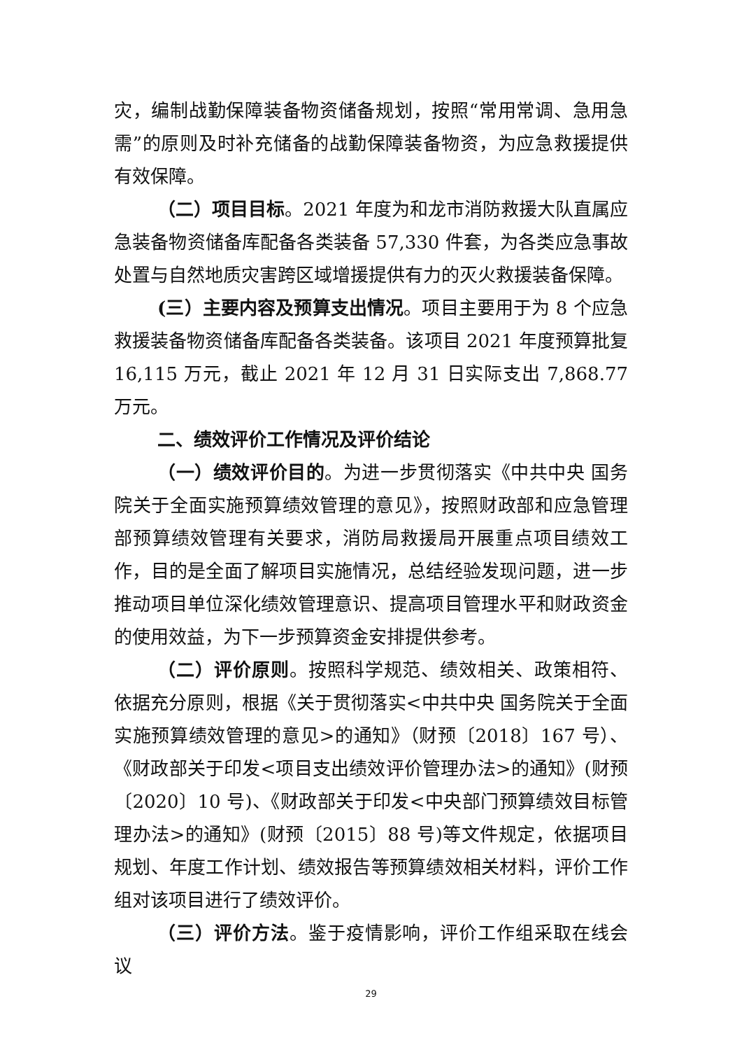灾，编制战勤保障装备物资储备规划，按照“常用常调、急用急需”的原则及时补充储备的战勤保障装备物资，为应急救援提供有效保障。
（二）项目目标。2021 年度为和龙市消防救援大队直属应急装备物资储备库配备各类装备 57,330 件套，为各类应急事故处置与自然地质灾害跨区域增援提供有力的灭火救援装备保障。
(三）主要内容及预算支出情况。项目主要用于为 8 个应急救援装备物资储备库配备各类装备。该项目 2021 年度预算批复 16,115 万元，截止 2021 年 12 月 31 日实际支出 7,868.77 万元。
二、绩效评价工作情况及评价结论
（一）绩效评价目的。为进一步贯彻落实《中共中央 国务院关于全面实施预算绩效管理的意见》，按照财政部和应急管理部预算绩效管理有关要求，消防局救援局开展重点项目绩效工作，目的是全面了解项目实施情况，总结经验发现问题，进一步推动项目单位深化绩效管理意识、提高项目管理水平和财政资金的使用效益，为下一步预算资金安排提供参考。
（二）评价原则。按照科学规范、绩效相关、政策相符、依据充分原则，根据《关于贯彻落实<中共中央 国务院关于全面实施预算绩效管理的意见>的通知》（财预〔2018〕167 号）、《财政部关于印发<项目支出绩效评价管理办法>的通知》(财预〔2020〕10 号)、《财政部关于印发<中央部门预算绩效目标管理办法>的通知》(财预〔2015〕88 号)等文件规定，依据项目规划、年度工作计划、绩效报告等预算绩效相关材料，评价工作组对该项目进行了绩效评价。
（三）评价方法。鉴于疫情影响，评价工作组采取在线会议
29